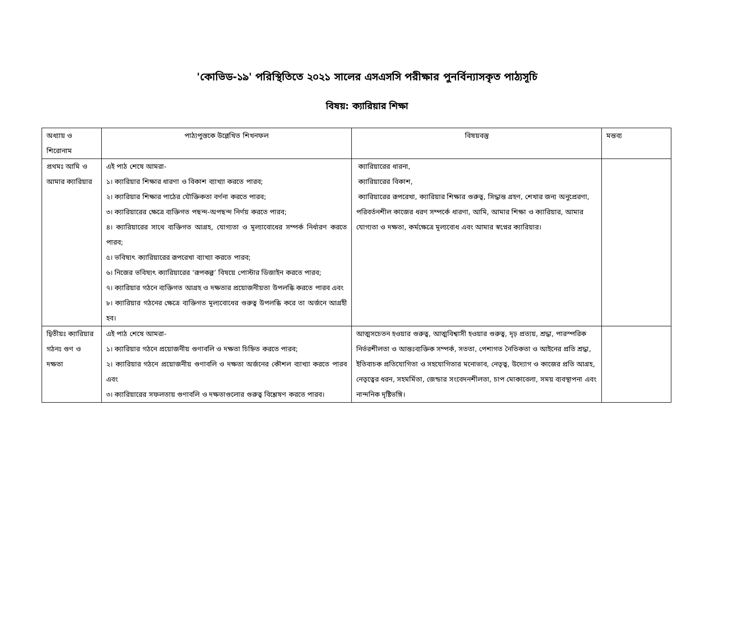'কোভিড-১৯' পরিস্থিতিতে ২০২১ সালের এসএসসি পরীক্ষার পুনর্বিন্যাসকৃত পাঠ্যসূচি
বিষয়: ক্যারিয়ার শিক্ষা
| অধ্যায় ও শিরোনাম | পাঠ্যপুস্তকে উল্লেখিত শিখনফল | বিষয়বস্তু | মন্তব্য |
| প্রথমঃ আমি ও আমার ক্যারিয়ার | এই পাঠ শেষে আমরা- ১। ক্যারিয়ার শিক্ষার ধারণা ও বিকাশ ব্যাখ্যা করতে পারব; ২। ক্যারিয়ার শিক্ষার পাঠের যৌক্তিকতা বর্ণনা করতে পারব; ৩। ক্যারিয়ারের ক্ষেত্রে ব্যক্তিগত পছন্দ-অপছন্দ নির্ণয় করতে পারব; ৪। ক্যারিয়ারের সাথে ব্যক্তিগত আগ্রহ, যোগ্যতা ও মূল্যাবোধের সম্পর্ক নির্ধারণ করতে পারব; ৫। ভবিষ্যৎ ক্যারিয়ারের রূপরেখা ব্যাখ্যা করতে পারব; ৬। নিজের ভবিষ্যৎ ক্যারিয়ারের ‘রূপকল্প’ বিষয়ে পোস্টার ডিজাইন করতে পারব; ৭। ক্যারিয়ার গঠনে ব্যক্তিগত আগ্রহ ও দক্ষতার প্রয়োজনীয়তা উপলব্ধি করতে পারব এবং ৮। ক্যারিয়ার গঠনের ক্ষেত্রে ব্যক্তিগত মূল্যবোধের গুরুত্ব উপলব্ধি করে তা অর্জনে আগ্রহী হব। | ক্যারিয়ারের ধারনা, ক্যারিয়ারের বিকাশ, ক্যারিয়ারের রূপরেখা, ক্যারিয়ার শিক্ষার গুরুত্ব, সিদ্ধান্ত গ্রহণ, শেখার জন্য অনুপ্রেরণা, পরিবর্তনশীল কাজের ধরণ সম্পর্কে ধারণা, আমি, আমার শিক্ষা ও ক্যারিয়ার, আমার যোগ্যতা ও দক্ষতা, কর্মক্ষেত্রে মূল্যবোধ এবং আমার স্বপ্নের ক্যারিয়ার। | |
| দ্বিতীয়ঃ ক্যারিয়ার গঠনঃ গুণ ও দক্ষতা | এই পাঠ শেষে আমরা- ১। ক্যারিয়ার গঠনে প্রয়োজনীয় গুণাবলি ও দক্ষতা চিহ্নিত করতে পারব; ২। ক্যারিয়ার গঠনে প্রয়োজনীয় গুণাবলি ও দক্ষতা অর্জনের কৌশল ব্যাখ্যা করতে পারব এবং ৩। ক্যারিয়ারের সফলতায় গুণাবলি ও দক্ষতাগুলোর গুরুত্ব বিশ্লেষণ করতে পারব। | আত্মসচেতন হওয়ার গুরুত্ব, আত্মবিশ্বাসী হওয়ার গুরুত্ব, দৃঢ় প্রত্যয়, শ্রদ্ধা, পারস্পরিক নির্ভরশীলতা ও আন্তঃব্যক্তিক সম্পর্ক, সততা, পেশাগত নৈতিকতা ও আইনের প্রতি শ্রদ্ধা, ইতিবাচক প্রতিযোগিতা ও সহযোগিতার মনোভাব, নেতৃত্ব, উদ্যোগ ও কাজের প্রতি আগ্রহ, নেতৃত্বের ধরন, সহমর্মিতা, জেন্ডার সংবেদনশীলতা, চাপ মোকাবেলা, সময় ব্যবস্থাপনা এবং নান্দনিক দৃষ্টিভঙ্গি। | |